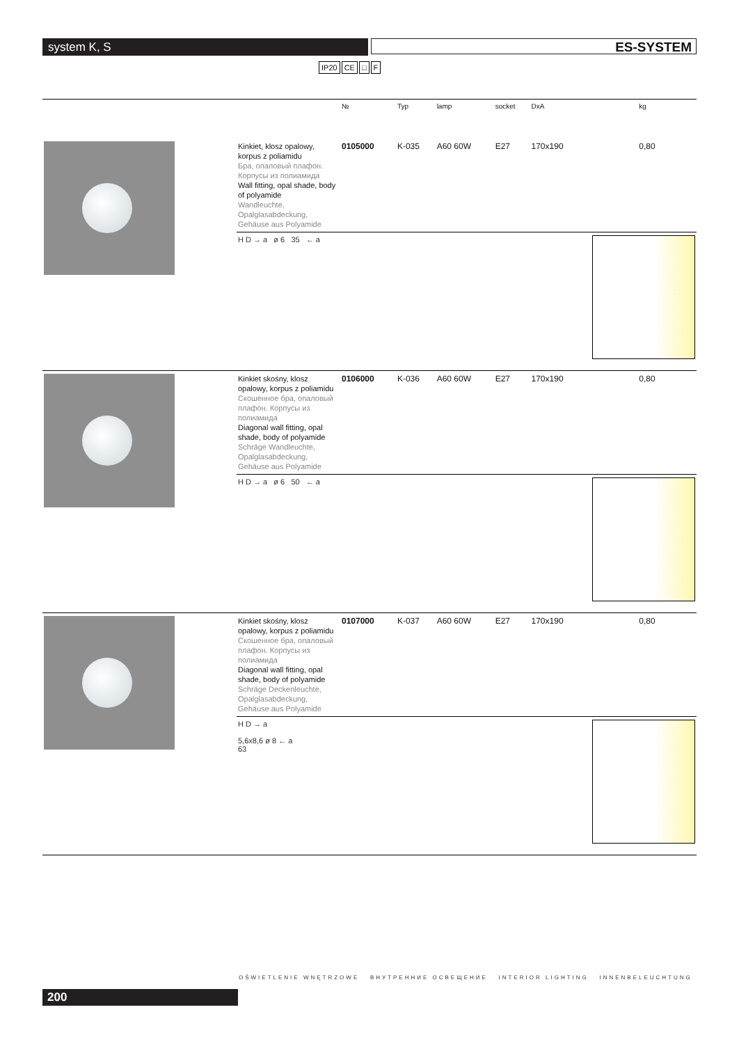system K, S ES-SYSTEM
IP20 CE □ F
| | | № | Typ | lamp | socket | DxA | kg |
| --- | --- | --- | --- | --- | --- | --- | --- |
| | Kinkiet, klosz opalowy, korpus z poliamidu Бра, опаловый плафон. Корпусы из полиамида Wall fitting, opal shade, body of polyamide Wandleuchte, Opalglasabdeckung, Gehäuse aus Polyamide | 0105000 | K-035 | A60 60W | E27 | 170x190 | 0,80 |
| | H D → a ø 6 35 ← a | | | | | | |
| | Kinkiet skośny, klosz opalowy, korpus z poliamidu Скошенное бра, опаловый плафон. Корпусы из полиамида Diagonal wall fitting, opal shade, body of polyamide Schräge Wandleuchte, Opalglasabdeckung, Gehäuse aus Polyamide | 0106000 | K-036 | A60 60W | E27 | 170x190 | 0,80 |
| | H D → a ø 6 50 ← a | | | | | | |
| | Kinkiet skośny, klosz opalowy, korpus z poliamidu Скошенное бра, опаловый плафон. Корпусы из полиамида Diagonal wall fitting, opal shade, body of polyamide Schräge Deckenleuchte, Opalglasabdeckung, Gehäuse aus Polyamide | 0107000 | K-037 | A60 60W | E27 | 170x190 | 0,80 |
| | H D → a 5,6x8,6 ø 8 ← a 63 | | | | | | |
OŚWIETLENIE WNĘTRZOWE ВНУТРЕННИЕ ОСВЕЩЕНИЕ INTERIOR LIGHTING INNENBELEUCHTUNG
200